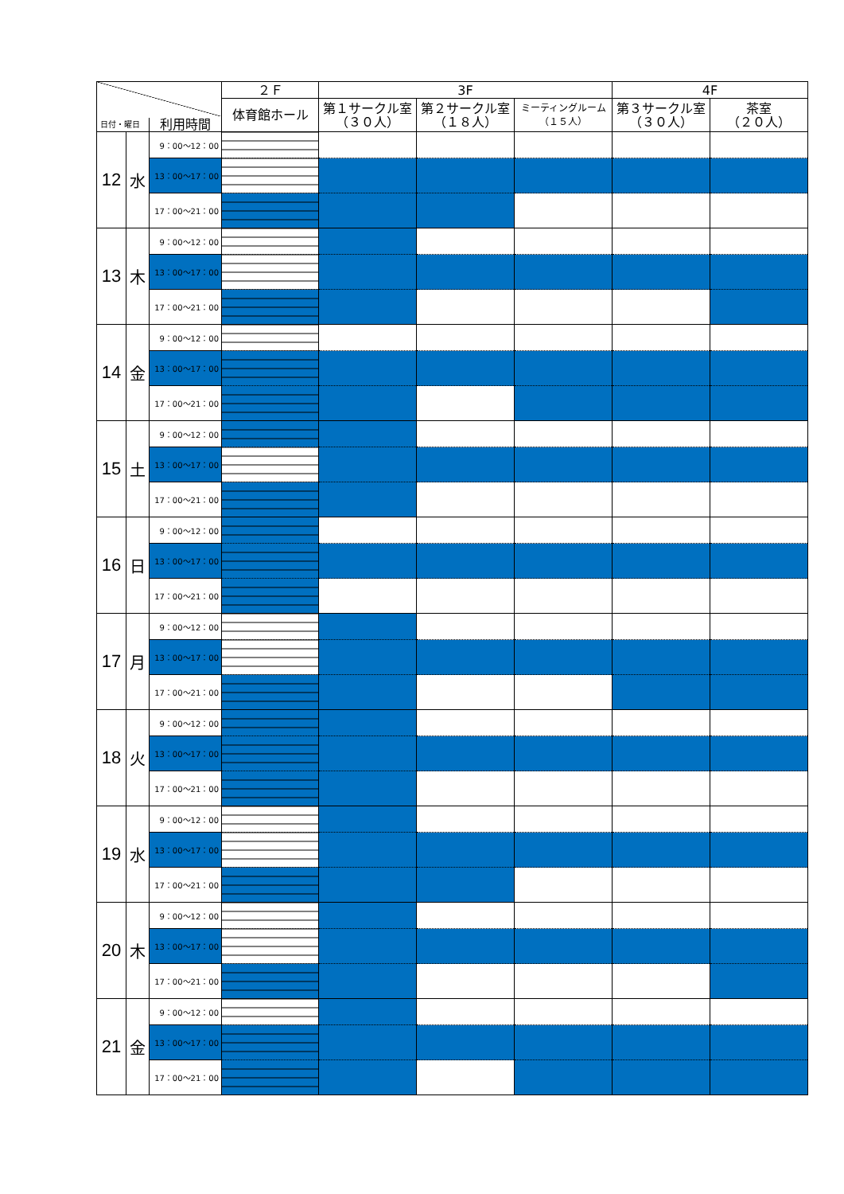| 日付・曜日 利用時間 | | | ２Ｆ | 3F | | | 4F | |
| --- | --- | --- | --- | --- | --- | --- | --- | --- |
| | | | 体育館ホール | 第１サークル室 （３０人） | 第２サークル室 （１８人） | ミーティングルーム （１５人） | 第３サークル室 （３０人） | 茶室 （２０人） |
| 12 | 水 | 9：00～12：00 | | | | | | |
| | | 13：00～17：00 | | | | | | |
| | | 17：00～21：00 | | | | | | |
| 13 | 木 | 9：00～12：00 | | | | | | |
| | | 13：00～17：00 | | | | | | |
| | | 17：00～21：00 | | | | | | |
| 14 | 金 | 9：00～12：00 | | | | | | |
| | | 13：00～17：00 | | | | | | |
| | | 17：00～21：00 | | | | | | |
| 15 | 土 | 9：00～12：00 | | | | | | |
| | | 13：00～17：00 | | | | | | |
| | | 17：00～21：00 | | | | | | |
| 16 | 日 | 9：00～12：00 | | | | | | |
| | | 13：00～17：00 | | | | | | |
| | | 17：00～21：00 | | | | | | |
| 17 | 月 | 9：00～12：00 | | | | | | |
| | | 13：00～17：00 | | | | | | |
| | | 17：00～21：00 | | | | | | |
| 18 | 火 | 9：00～12：00 | | | | | | |
| | | 13：00～17：00 | | | | | | |
| | | 17：00～21：00 | | | | | | |
| 19 | 水 | 9：00～12：00 | | | | | | |
| | | 13：00～17：00 | | | | | | |
| | | 17：00～21：00 | | | | | | |
| 20 | 木 | 9：00～12：00 | | | | | | |
| | | 13：00～17：00 | | | | | | |
| | | 17：00～21：00 | | | | | | |
| 21 | 金 | 9：00～12：00 | | | | | | |
| | | 13：00～17：00 | | | | | | |
| | | 17：00～21：00 | | | | | | |